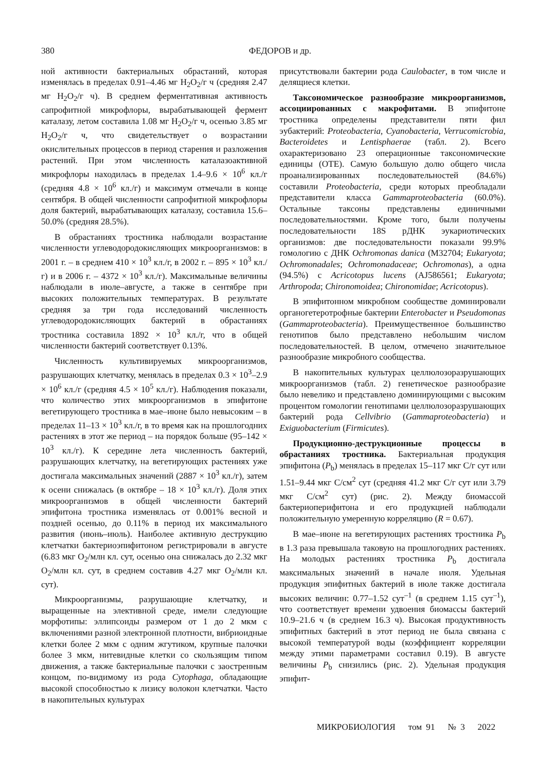380 ФЕДОРОВ и др.
ной активности бактериальных обрастаний, которая изменялась в пределах 0.91–4.46 мг H<sub>2</sub>O<sub>2</sub>/г ч (средняя 2.47 мг H<sub>2</sub>O<sub>2</sub>/г ч). В среднем ферментативная активность сапрофитной микрофлоры, вырабатывающей фермент каталазу, летом составила 1.08 мг H<sub>2</sub>O<sub>2</sub>/г ч, осенью 3.85 мг H<sub>2</sub>O<sub>2</sub>/г ч, что свидетельствует о возрастании окислительных процессов в период старения и разложения растений. При этом численность каталазоактивной микрофлоры находилась в пределах 1.4–9.6 × 10<sup>6</sup> кл./г (средняя 4.8 × 10<sup>6</sup> кл./г) и максимум отмечали в конце сентября. В общей численности сапрофитной микрофлоры доля бактерий, вырабатывающих каталазу, составила 15.6–50.0% (средняя 28.5%).
В обрастаниях тростника наблюдали возрастание численности углеводородокисляющих микроорганизмов: в 2001 г. – в среднем 410 × 10<sup>3</sup> кл./г, в 2002 г. – 895 × 10<sup>3</sup> кл./г) и в 2006 г. – 4372 × 10<sup>3</sup> кл./г). Максимальные величины наблюдали в июле–августе, а также в сентябре при высоких положительных температурах. В результате средняя за три года исследований численность углеводородокисляющих бактерий в обрастаниях тростника составила 1892 × 10<sup>3</sup> кл./г, что в общей численности бактерий соответствует 0.13%.
Численность культивируемых микроорганизмов, разрушающих клетчатку, менялась в пределах 0.3 × 10<sup>3</sup>–2.9 × 10<sup>6</sup> кл./г (средняя 4.5 × 10<sup>5</sup> кл./г). Наблюдения показали, что количество этих микроорганизмов в эпифитоне вегетирующего тростника в мае–июне было невысоким – в пределах 11–13 × 10<sup>3</sup> кл./г, в то время как на прошлогодних растениях в этот же период – на порядок больше (95–142 × 10<sup>3</sup> кл./г). К середине лета численность бактерий, разрушающих клетчатку, на вегетирующих растениях уже достигала максимальных значений (2887 × 10<sup>3</sup> кл./г), затем к осени снижалась (в октябре – 18 × 10<sup>3</sup> кл./г). Доля этих микроорганизмов в общей численности бактерий эпифитона тростника изменялась от 0.001% весной и поздней осенью, до 0.11% в период их максимального развития (июнь–июль). Наиболее активную деструкцию клетчатки бактериоэпифитоном регистрировали в августе (6.83 мкг O<sub>2</sub>/млн кл. сут, осенью она снижалась до 2.32 мкг O<sub>2</sub>/млн кл. сут, в среднем составив 4.27 мкг O<sub>2</sub>/млн кл. сут).
Микроорганизмы, разрушающие клетчатку, и выращенные на элективной среде, имели следующие морфотипы: эллипсоиды размером от 1 до 2 мкм с включениями разной электронной плотности, вибриоидные клетки более 2 мкм с одним жгутиком, крупные палочки более 3 мкм, нитевидные клетки со скользящим типом движения, а также бактериальные палочки с заостренным концом, по-видимому из рода Cytophaga, обладающие высокой способностью к лизису волокон клетчатки. Часто в накопительных культурах
присутствовали бактерии рода Caulobacter, в том числе и делящиеся клетки.
Таксономическое разнообразие микроорганизмов, ассоциированных с макрофитами. В эпифитоне тростника определены представители пяти фил эубактерий: Proteobacteria, Cyanobacteria, Verrucomicrobia, Bacteroidetes и Lentisphaerae (табл. 2). Всего охарактеризовано 23 операционные таксономические единицы (ОТЕ). Самую большую долю общего числа проанализированных последовательностей (84.6%) составили Proteobacteria, среди которых преобладали представители класса Gammaproteobacteria (60.0%). Остальные таксоны представлены единичными последовательностями. Кроме того, были получены последовательности 18S рДНК эукариотических организмов: две последовательности показали 99.9% гомологию с ДНК Ochromonas danica (M32704; Eukaryota; Ochromonadales; Ochromonadaceae; Ochromonas), а одна (94.5%) с Acricotopus lucens (AJ586561; Eukaryota; Arthropoda; Chironomoidea; Chironomidae; Acricotopus).
В эпифитонном микробном сообществе доминировали органогетеротрофные бактерии Enterobacter и Pseudomonas (Gammaproteobacteria). Преимущественное большинство генотипов было представлено небольшим числом последовательностей. В целом, отмечено значительное разнообразие микробного сообщества.
В накопительных культурах целлюлозоразрушающих микроорганизмов (табл. 2) генетическое разнообразие было невелико и представлено доминирующими с высоким процентом гомологии генотипами целлюлозоразрушающих бактерий рода Cellvibrio (Gammaproteobacteria) и Exiguobacterium (Firmicutes).
Продукционно-деструкционные процессы в обрастаниях тростника. Бактериальная продукция эпифитона (P<sub>b</sub>) менялась в пределах 15–117 мкг С/г сут или 1.51–9.44 мкг С/см<sup>2</sup> сут (средняя 41.2 мкг С/г сут или 3.79 мкг С/см<sup>2</sup> сут) (рис. 2). Между биомассой бактериоперифитона и его продукцией наблюдали положительную умеренную корреляцию (R = 0.67).
В мае–июне на вегетирующих растениях тростника P<sub>b</sub> в 1.3 раза превышала таковую на прошлогодних растениях. На молодых растениях тростника P<sub>b</sub> достигала максимальных значений в начале июля. Удельная продукция эпифитных бактерий в июле также достигала высоких величин: 0.77–1.52 сут<sup>–1</sup> (в среднем 1.15 сут<sup>–1</sup>), что соответствует времени удвоения биомассы бактерий 10.9–21.6 ч (в среднем 16.3 ч). Высокая продуктивность эпифитных бактерий в этот период не была связана с высокой температурой воды (коэффициент корреляции между этими параметрами составил 0.19). В августе величины P<sub>b</sub> снизились (рис. 2). Удельная продукция эпифит-
МИКРОБИОЛОГИЯ том 91 № 3 2022